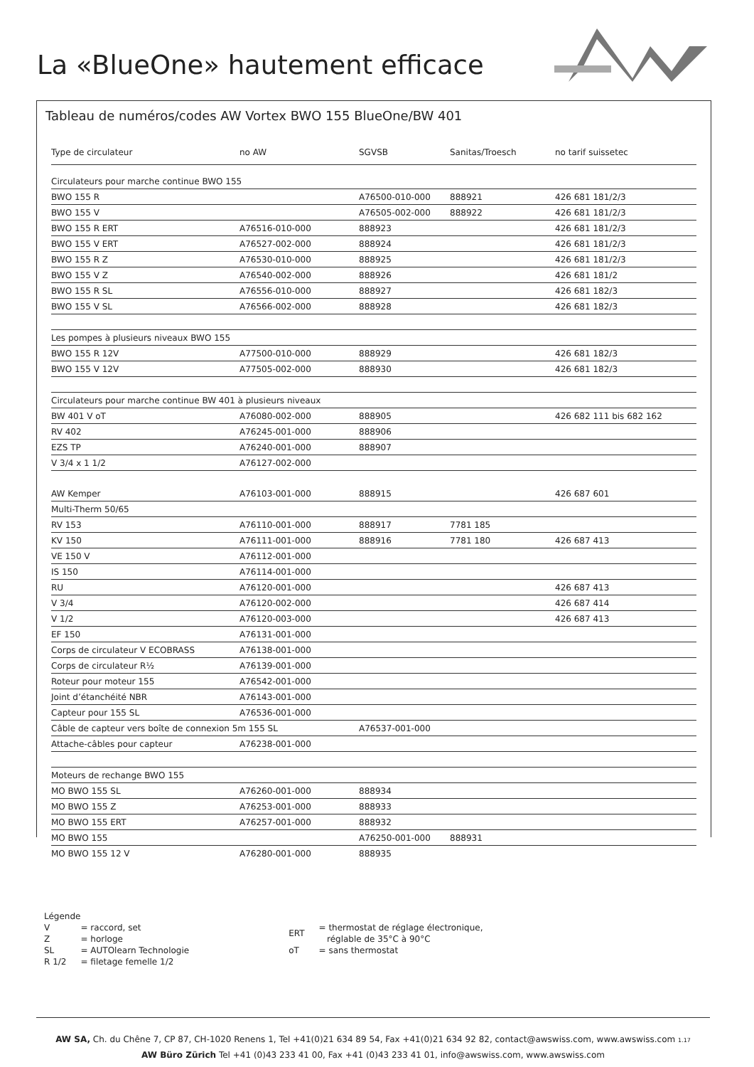La «BlueOne» hautement efficace
Tableau de numéros/codes AW Vortex BWO 155 BlueOne/BW 401
| Type de circulateur | no AW | SGVSB | Sanitas/Troesch | no tarif suissetec |
| --- | --- | --- | --- | --- |
| Circulateurs pour marche continue BWO 155 | | | | |
| BWO 155 R | | A76500-010-000 | 888921 | 426 681 181/2/3 |
| BWO 155 V | | A76505-002-000 | 888922 | 426 681 181/2/3 |
| BWO 155 R ERT | A76516-010-000 | 888923 | | 426 681 181/2/3 |
| BWO 155 V ERT | A76527-002-000 | 888924 | | 426 681 181/2/3 |
| BWO 155 R Z | A76530-010-000 | 888925 | | 426 681 181/2/3 |
| BWO 155 V Z | A76540-002-000 | 888926 | | 426 681 181/2 |
| BWO 155 R SL | A76556-010-000 | 888927 | | 426 681 182/3 |
| BWO 155 V SL | A76566-002-000 | 888928 | | 426 681 182/3 |
| Les pompes à plusieurs niveaux BWO 155 | | | | |
| BWO 155 R 12V | A77500-010-000 | 888929 | | 426 681 182/3 |
| BWO 155 V 12V | A77505-002-000 | 888930 | | 426 681 182/3 |
| Circulateurs pour marche continue BW 401 à plusieurs niveaux | | | | |
| BW 401 V oT | A76080-002-000 | 888905 | | 426 682 111 bis 682 162 |
| RV 402 | A76245-001-000 | 888906 | | |
| EZS TP | A76240-001-000 | 888907 | | |
| V 3/4 x 1 1/2 | A76127-002-000 | | | |
| AW Kemper | A76103-001-000 | 888915 | | 426 687 601 |
| Multi-Therm 50/65 | | | | |
| RV 153 | A76110-001-000 | 888917 | 7781 185 | |
| KV 150 | A76111-001-000 | 888916 | 7781 180 | 426 687 413 |
| VE 150 V | A76112-001-000 | | | |
| IS 150 | A76114-001-000 | | | |
| RU | A76120-001-000 | | | 426 687 413 |
| V 3/4 | A76120-002-000 | | | 426 687 414 |
| V 1/2 | A76120-003-000 | | | 426 687 413 |
| EF 150 | A76131-001-000 | | | |
| Corps de circulateur V ECOBRASS | A76138-001-000 | | | |
| Corps de circulateur R½ | A76139-001-000 | | | |
| Roteur pour moteur 155 | A76542-001-000 | | | |
| Joint d’étanchéité NBR | A76143-001-000 | | | |
| Capteur pour 155 SL | A76536-001-000 | | | |
| Câble de capteur vers boîte de connexion 5m 155 SL | | A76537-001-000 | | |
| Attache-câbles pour capteur | A76238-001-000 | | | |
| Moteurs de rechange BWO 155 | | | | |
| MO BWO 155 SL | A76260-001-000 | 888934 | | |
| MO BWO 155 Z | A76253-001-000 | 888933 | | |
| MO BWO 155 ERT | A76257-001-000 | 888932 | | |
| MO BWO 155 | | A76250-001-000 | 888931 | |
| MO BWO 155 12 V | A76280-001-000 | 888935 | | |
Légende
| V | = raccord, set |
| Z | = horloge |
| SL | = AUTOlearn Technologie |
| R 1/2 | = filetage femelle 1/2 |
| ERT | = thermostat de réglage électronique, réglable de 35°C à 90°C |
| oT | = sans thermostat |
AW SA, Ch. du Chêne 7, CP 87, CH-1020 Renens 1, Tel +41(0)21 634 89 54, Fax +41(0)21 634 92 82, contact@awswiss.com, www.awswiss.com 1.17
AW Büro Zürich Tel +41 (0)43 233 41 00, Fax +41 (0)43 233 41 01, info@awswiss.com, www.awswiss.com